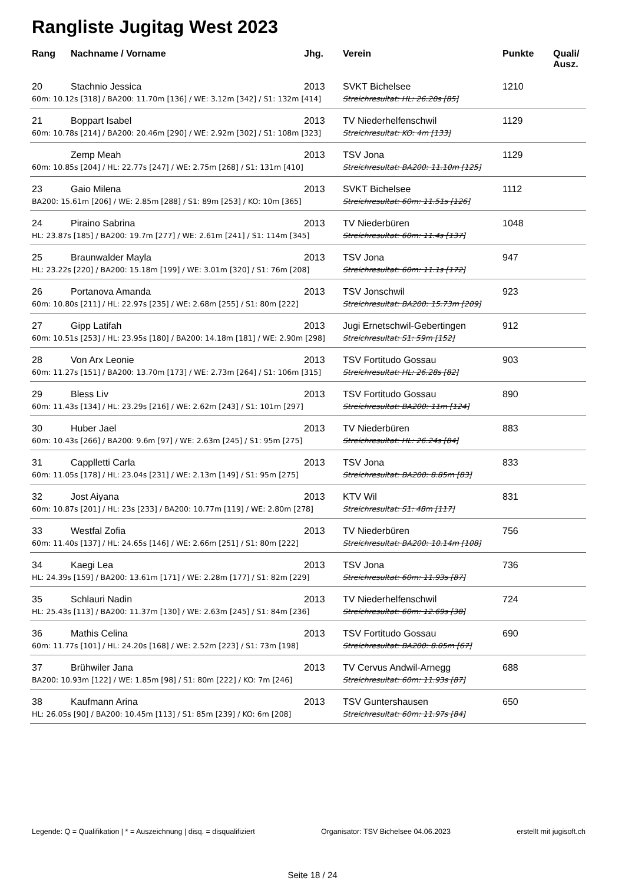Rangliste Jugitag West 2023
| Rang | Nachname / Vorname | Jhg. | Verein | Punkte | Quali/ Ausz. |
| --- | --- | --- | --- | --- | --- |
| 20 | Stachnio Jessica | 2013 | SVKT Bichelsee | 1210 | |
| 60m: 10.12s [318] / BA200: 11.70m [136] / WE: 3.12m [342] / S1: 132m [414] | | | Streichresultat: HL: 26.20s [85] | | |
| 21 | Boppart Isabel | 2013 | TV Niederhelfenschwil | 1129 | |
| 60m: 10.78s [214] / BA200: 20.46m [290] / WE: 2.92m [302] / S1: 108m [323] | | | Streichresultat: KO: 4m [133] | | |
| | Zemp Meah | 2013 | TSV Jona | 1129 | |
| 60m: 10.85s [204] / HL: 22.77s [247] / WE: 2.75m [268] / S1: 131m [410] | | | Streichresultat: BA200: 11.10m [125] | | |
| 23 | Gaio Milena | 2013 | SVKT Bichelsee | 1112 | |
| BA200: 15.61m [206] / WE: 2.85m [288] / S1: 89m [253] / KO: 10m [365] | | | Streichresultat: 60m: 11.51s [126] | | |
| 24 | Piraino Sabrina | 2013 | TV Niederbüren | 1048 | |
| HL: 23.87s [185] / BA200: 19.7m [277] / WE: 2.61m [241] / S1: 114m [345] | | | Streichresultat: 60m: 11.4s [137] | | |
| 25 | Braunwalder Mayla | 2013 | TSV Jona | 947 | |
| HL: 23.22s [220] / BA200: 15.18m [199] / WE: 3.01m [320] / S1: 76m [208] | | | Streichresultat: 60m: 11.1s [172] | | |
| 26 | Portanova Amanda | 2013 | TSV Jonschwil | 923 | |
| 60m: 10.80s [211] / HL: 22.97s [235] / WE: 2.68m [255] / S1: 80m [222] | | | Streichresultat: BA200: 15.73m [209] | | |
| 27 | Gipp Latifah | 2013 | Jugi Ernetschwil-Gebertingen | 912 | |
| 60m: 10.51s [253] / HL: 23.95s [180] / BA200: 14.18m [181] / WE: 2.90m [298] | | | Streichresultat: S1: 59m [152] | | |
| 28 | Von Arx Leonie | 2013 | TSV Fortitudo Gossau | 903 | |
| 60m: 11.27s [151] / BA200: 13.70m [173] / WE: 2.73m [264] / S1: 106m [315] | | | Streichresultat: HL: 26.28s [82] | | |
| 29 | Bless Liv | 2013 | TSV Fortitudo Gossau | 890 | |
| 60m: 11.43s [134] / HL: 23.29s [216] / WE: 2.62m [243] / S1: 101m [297] | | | Streichresultat: BA200: 11m [124] | | |
| 30 | Huber Jael | 2013 | TV Niederbüren | 883 | |
| 60m: 10.43s [266] / BA200: 9.6m [97] / WE: 2.63m [245] / S1: 95m [275] | | | Streichresultat: HL: 26.24s [84] | | |
| 31 | Capplletti Carla | 2013 | TSV Jona | 833 | |
| 60m: 11.05s [178] / HL: 23.04s [231] / WE: 2.13m [149] / S1: 95m [275] | | | Streichresultat: BA200: 8.85m [83] | | |
| 32 | Jost Aiyana | 2013 | KTV Wil | 831 | |
| 60m: 10.87s [201] / HL: 23s [233] / BA200: 10.77m [119] / WE: 2.80m [278] | | | Streichresultat: S1: 48m [117] | | |
| 33 | Westfal Zofia | 2013 | TV Niederbüren | 756 | |
| 60m: 11.40s [137] / HL: 24.65s [146] / WE: 2.66m [251] / S1: 80m [222] | | | Streichresultat: BA200: 10.14m [108] | | |
| 34 | Kaegi Lea | 2013 | TSV Jona | 736 | |
| HL: 24.39s [159] / BA200: 13.61m [171] / WE: 2.28m [177] / S1: 82m [229] | | | Streichresultat: 60m: 11.93s [87] | | |
| 35 | Schlauri Nadin | 2013 | TV Niederhelfenschwil | 724 | |
| HL: 25.43s [113] / BA200: 11.37m [130] / WE: 2.63m [245] / S1: 84m [236] | | | Streichresultat: 60m: 12.69s [38] | | |
| 36 | Mathis Celina | 2013 | TSV Fortitudo Gossau | 690 | |
| 60m: 11.77s [101] / HL: 24.20s [168] / WE: 2.52m [223] / S1: 73m [198] | | | Streichresultat: BA200: 8.05m [67] | | |
| 37 | Brühwiler Jana | 2013 | TV Cervus Andwil-Arnegg | 688 | |
| BA200: 10.93m [122] / WE: 1.85m [98] / S1: 80m [222] / KO: 7m [246] | | | Streichresultat: 60m: 11.93s [87] | | |
| 38 | Kaufmann Arina | 2013 | TSV Guntershausen | 650 | |
| HL: 26.05s [90] / BA200: 10.45m [113] / S1: 85m [239] / KO: 6m [208] | | | Streichresultat: 60m: 11.97s [84] | | |
Legende: Q = Qualifikation | * = Auszeichnung | disq. = disqualifiziert Organisator: TSV Bichelsee 04.06.2023 erstellt mit jugisoft.ch
Seite 18 / 24